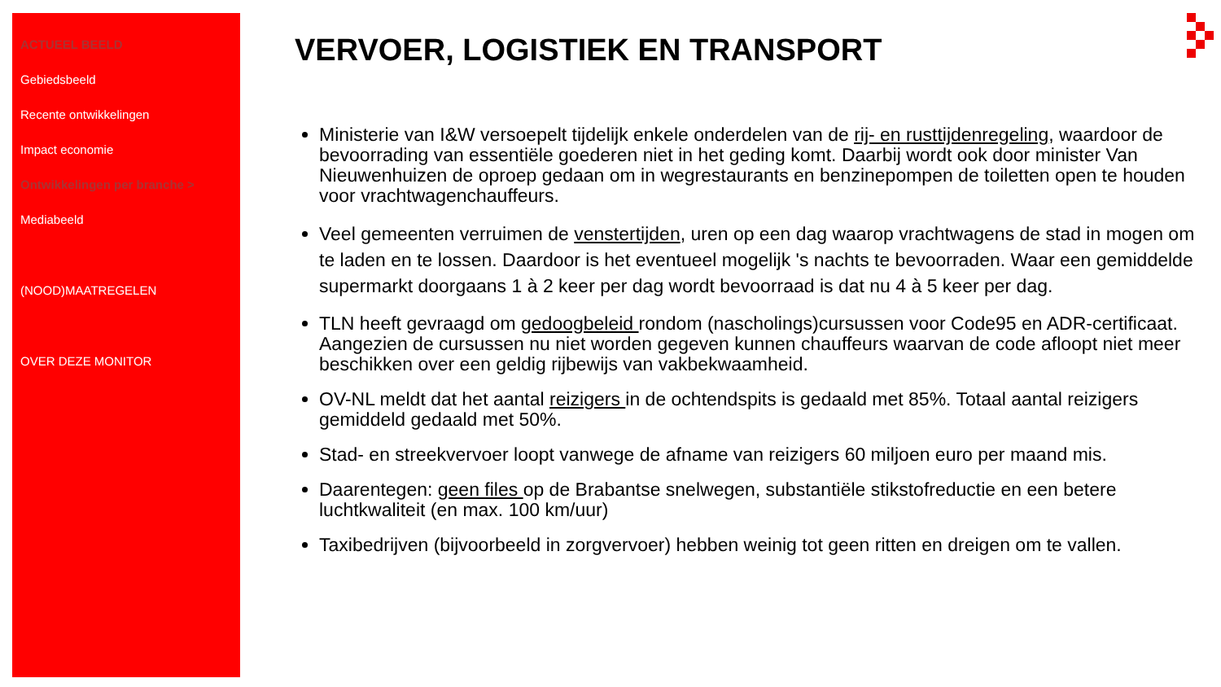ACTUEEL BEELD
Gebiedsbeeld
Recente ontwikkelingen
Impact economie
Ontwikkelingen per branche >
Mediabeeld
(NOOD)MAATREGELEN
OVER DEZE MONITOR
VERVOER, LOGISTIEK EN TRANSPORT
Ministerie van I&W versoepelt tijdelijk enkele onderdelen van de rij- en rusttijdenregeling, waardoor de bevoorrading van essentiële goederen niet in het geding komt. Daarbij wordt ook door minister Van Nieuwenhuizen de oproep gedaan om in wegrestaurants en benzinepompen de toiletten open te houden voor vrachtwagenchauffeurs.
Veel gemeenten verruimen de venstertijden, uren op een dag waarop vrachtwagens de stad in mogen om te laden en te lossen. Daardoor is het eventueel mogelijk 's nachts te bevoorraden. Waar een gemiddelde supermarkt doorgaans 1 à 2 keer per dag wordt bevoorraad is dat nu 4 à 5 keer per dag.
TLN heeft gevraagd om gedoogbeleid rondom (nascholings)cursussen voor Code95 en ADR-certificaat. Aangezien de cursussen nu niet worden gegeven kunnen chauffeurs waarvan de code afloopt niet meer beschikken over een geldig rijbewijs van vakbekwaamheid.
OV-NL meldt dat het aantal reizigers in de ochtendspits is gedaald met 85%. Totaal aantal reizigers gemiddeld gedaald met 50%.
Stad- en streekvervoer loopt vanwege de afname van reizigers 60 miljoen euro per maand mis.
Daarentegen: geen files op de Brabantse snelwegen, substantiële stikstofreductie en een betere luchtkwaliteit (en max. 100 km/uur)
Taxibedrijven (bijvoorbeeld in zorgvervoer) hebben weinig tot geen ritten en dreigen om te vallen.